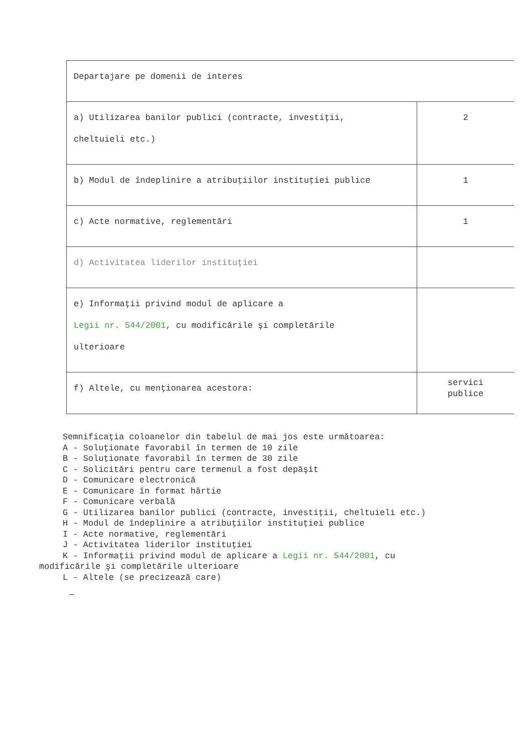| Departajare pe domenii de interes | |
| a) Utilizarea banilor publici (contracte, investiţii, cheltuieli etc.) | 2 |
| b) Modul de îndeplinire a atribuţiilor instituţiei publice | 1 |
| c) Acte normative, reglementări | 1 |
| d) Activitatea liderilor instituţiei | |
| e) Informaţii privind modul de aplicare a Legii nr. 544/2001 , cu modificările şi completările ulterioare | |
| f) Altele, cu menţionarea acestora: | servici publice |
Semnificaţia coloanelor din tabelul de mai jos este următoarea: A - Soluţionate favorabil în termen de 10 zile B - Soluţionate favorabil în termen de 30 zile C - Solicitări pentru care termenul a fost depăşit D - Comunicare electronică E - Comunicare în format hârtie F - Comunicare verbală G - Utilizarea banilor publici (contracte, investiţii, cheltuieli etc.) H - Modul de îndeplinire a atribuţiilor instituţiei publice I - Acte normative, reglementări J - Activitatea liderilor instituţiei K - Informaţii privind modul de aplicare a Legii nr. 544/2001, cu
modificările şi completările ulterioare
L - Altele (se precizează care)
—